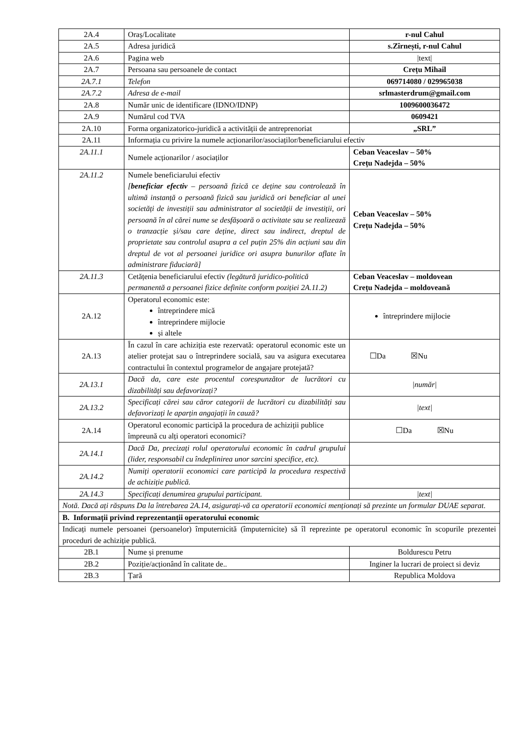| 2A.4 | Oraș/Localitate | r-nul Cahul |
| 2A.5 | Adresa juridică | s.Zîrnești, r-nul Cahul |
| 2A.6 | Pagina web | /text/ |
| 2A.7 | Persoana sau persoanele de contact | Crețu Mihail |
| 2A.7.1 | Telefon | 069714080 / 029965038 |
| 2A.7.2 | Adresa de e-mail | srlmasterdrum@gmail.com |
| 2A.8 | Număr unic de identificare (IDNO/IDNP) | 1009600036472 |
| 2A.9 | Numărul cod TVA | 0609421 |
| 2A.10 | Forma organizatorico-juridică a activității de antreprenoriat | „SRL” |
| 2A.11 | Informația cu privire la numele acționarilor/asociaților/beneficiarului efectiv | |
| 2A.11.1 | Numele acționarilor / asociaților | Ceban Veaceslav – 50% Crețu Nadejda – 50% |
| 2A.11.2 | Numele beneficiarului efectiv [ beneficiar efectiv – persoană fizică ce deține sau controlează în ultimă instanță o persoană fizică sau juridică ori beneficiar al unei societăți de investiții sau administrator al societății de investiții, ori persoană în al cărei nume se desfășoară o activitate sau se realizează o tranzacție și/sau care deține, direct sau indirect, dreptul de proprietate sau controlul asupra a cel puțin 25% din acțiuni sau din dreptul de vot al persoanei juridice ori asupra bunurilor aflate în administrare fiduciară] | Ceban Veaceslav – 50% Crețu Nadejda – 50% |
| 2A.11.3 | Cetățenia beneficiarului efectiv (legătură juridico-politică permanentă a persoanei fizice definite conform poziției 2A.11.2) | Ceban Veaceslav – moldovean Crețu Nadejda – moldoveană |
| 2A.12 | Operatorul economic este: întreprindere mică întreprindere mijlocie și altele | întreprindere mijlocie |
| 2A.13 | În cazul în care achiziția este rezervată: operatorul economic este un atelier protejat sau o întreprindere socială, sau va asigura executarea contractului în contextul programelor de angajare protejată? | ☐Da ☒Nu |
| 2A.13.1 | Dacă da, care este procentul corespunzător de lucrători cu dizabilități sau defavorizați? | /număr/ |
| 2A.13.2 | Specificați cărei sau căror categorii de lucrători cu dizabilități sau defavorizați le aparțin angajații în cauză? | /text/ |
| 2A.14 | Operatorul economic participă la procedura de achiziții publice împreună cu alți operatori economici? | ☐Da ☒Nu |
| 2A.14.1 | Dacă Da, precizați rolul operatorului economic în cadrul grupului (lider, responsabil cu îndeplinirea unor sarcini specifice, etc). | |
| 2A.14.2 | Numiți operatorii economici care participă la procedura respectivă de achiziție publică. | |
| 2A.14.3 | Specificați denumirea grupului participant. | /text/ |
| Notă. Dacă ați răspuns Da la întrebarea 2A.14, asigurați-vă ca operatorii economici menționați să prezinte un formular DUAE separat. | | |
| B. Informații privind reprezentanții operatorului economic | | |
| Indicați numele persoanei (persoanelor) împuternicită (împuternicite) să îl reprezinte pe operatorul economic în scopurile prezentei proceduri de achiziție publică. | | |
| 2B.1 | Nume și prenume | Boldurescu Petru |
| 2B.2 | Poziție/acționând în calitate de.. | Inginer la lucrari de proiect si deviz |
| 2B.3 | Țară | Republica Moldova |